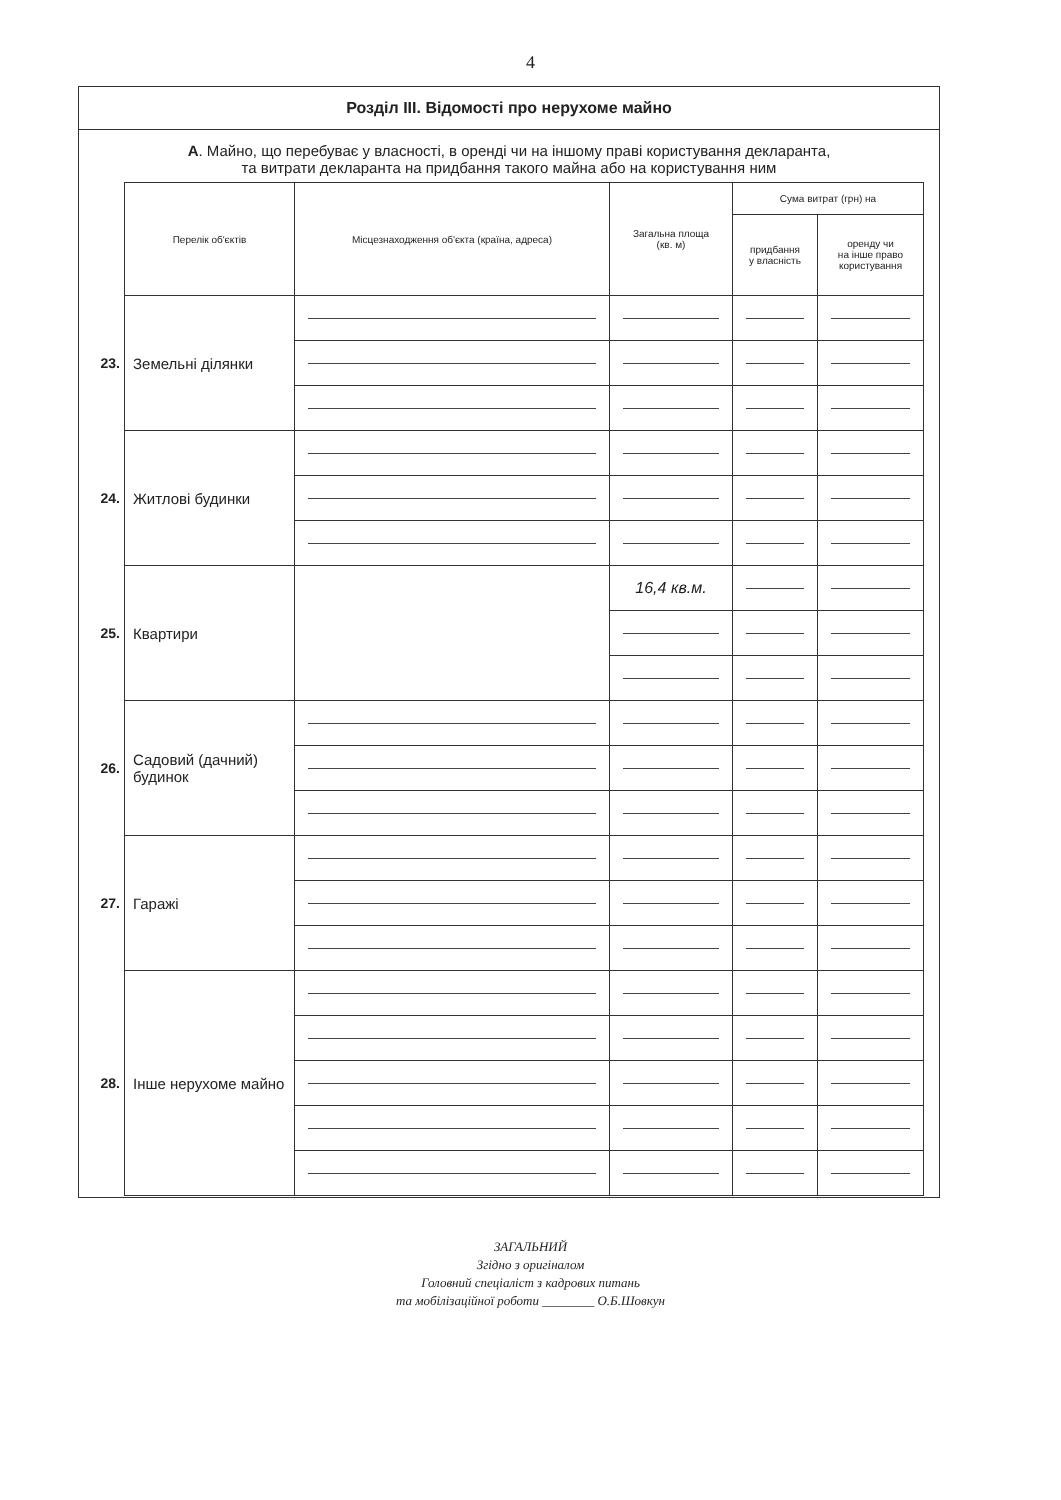4
Розділ III. Відомості про нерухоме майно
А. Майно, що перебуває у власності, в оренді чи на іншому праві користування декларанта,
та витрати декларанта на придбання такого майна або на користування ним
| | Перелік об'єктів | Місцезнаходження об'єкта (країна, адреса) | Загальна площа (кв. м) | Сума витрат (грн) на | |
| --- | --- | --- | --- | --- | --- |
| | | | | придбання у власність | оренду чи на інше право користування |
| 23. | Земельні ділянки | | | | |
| 24. | Житлові будинки | | | | |
| 25. | Квартири | | 16,4 кв.м. | | |
| 26. | Садовий (дачний) будинок | | | | |
| 27. | Гаражі | | | | |
| 28. | Інше нерухоме майно | | | | |
ЗАГАЛЬНИЙ
Згідно з оригіналом
Головний спеціаліст з кадрових питань
та мобілізаційної роботи ________ О.Б.Шовкун